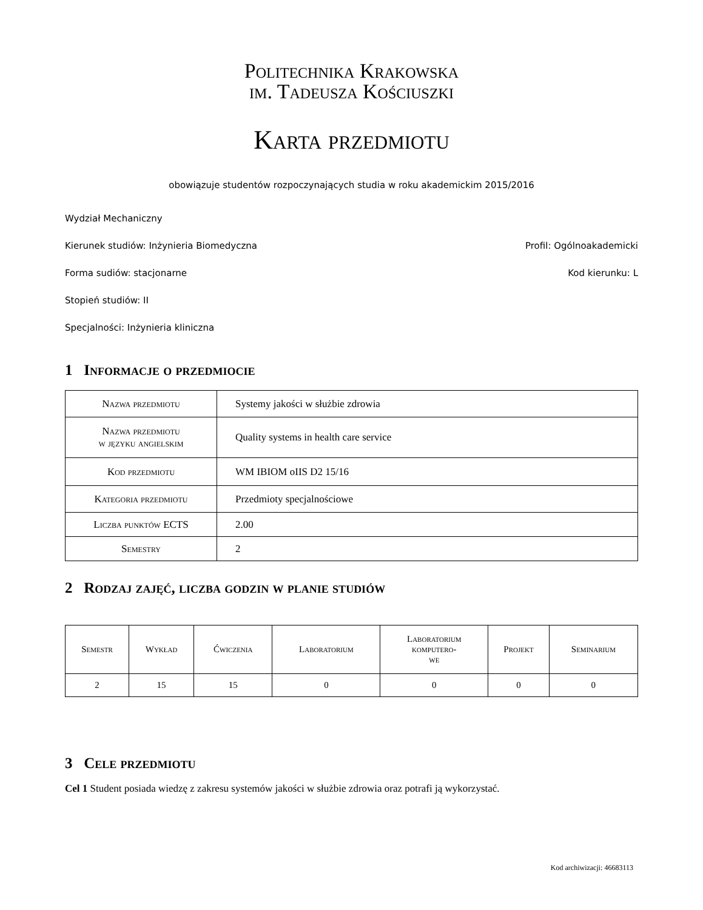Politechnika Krakowska
im. Tadeusza Kościuszki
Karta przedmiotu
obowiązuje studentów rozpoczynających studia w roku akademickim 2015/2016
Wydział Mechaniczny
Kierunek studiów: Inżynieria Biomedyczna Profil: Ogólnoakademicki
Forma sudiów: stacjonarne Kod kierunku: L
Stopień studiów: II
Specjalności: Inżynieria kliniczna
1 Informacje o przedmiocie
| Nazwa przedmiotu | Systemy jakości w służbie zdrowia |
| Nazwa przedmiotu w języku angielskim | Quality systems in health care service |
| Kod przedmiotu | WM IBIOM oIIS D2 15/16 |
| Kategoria przedmiotu | Przedmioty specjalnościowe |
| Liczba punktów ECTS | 2.00 |
| Semestry | 2 |
2 Rodzaj zajęć, liczba godzin w planie studiów
| Semestr | Wykład | Ćwiczenia | Laboratorium | Laboratorium komputero- we | Projekt | Seminarium |
| --- | --- | --- | --- | --- | --- | --- |
| 2 | 15 | 15 | 0 | 0 | 0 | 0 |
3 Cele przedmiotu
Cel 1 Student posiada wiedzę z zakresu systemów jakości w służbie zdrowia oraz potrafi ją wykorzystać.
Kod archiwizacji: 46683113